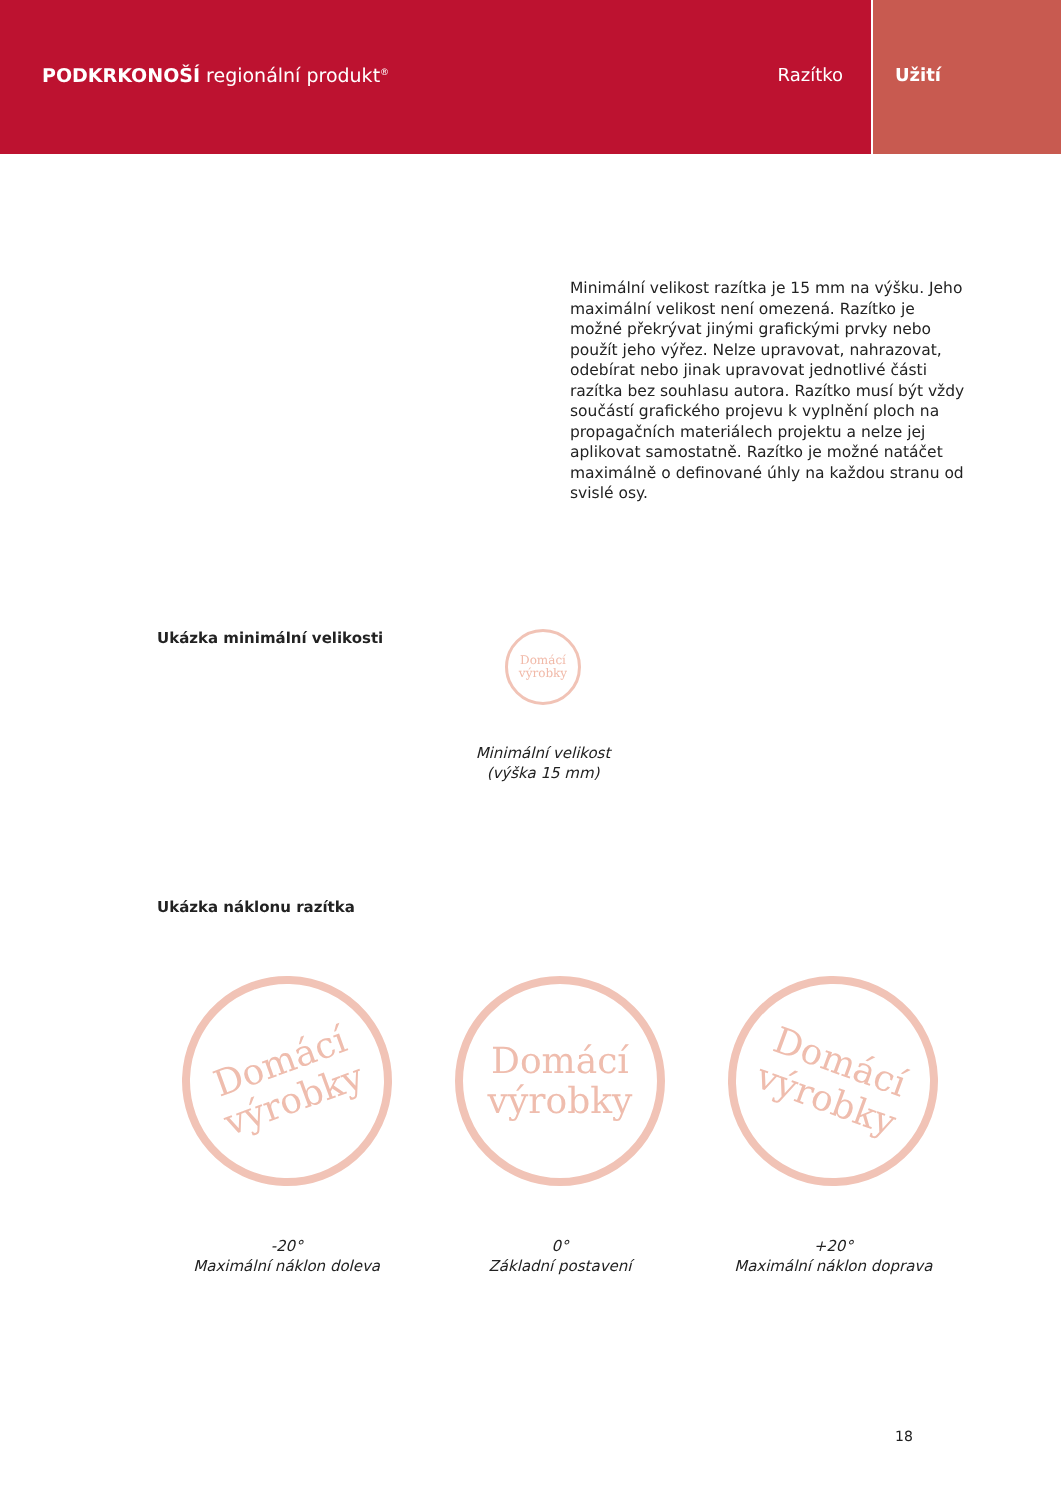PODKRKONOŠÍ regionální produkt<sup>®</sup> Razítko
Užití
Minimální velikost razítka je 15 mm na výšku. Jeho maximální velikost není omezená. Razítko je možné překrývat jinými grafickými prvky nebo použít jeho výřez. Nelze upravovat, nahrazovat, odebírat nebo jinak upravovat jednotlivé části razítka bez souhlasu autora. Razítko musí být vždy součástí grafického projevu k vyplnění ploch na propagačních materiálech projektu a nelze jej aplikovat samostatně. Razítko je možné natáčet maximálně o definované úhly na každou stranu od svislé osy.
Ukázka minimální velikosti
Domácí
výrobky
Minimální velikost
(výška 15 mm)
Ukázka náklonu razítka
Domácí
výrobky
-20°
Maximální náklon doleva
Domácí
výrobky
0°
Základní postavení
Domácí
výrobky
+20°
Maximální náklon doprava
18